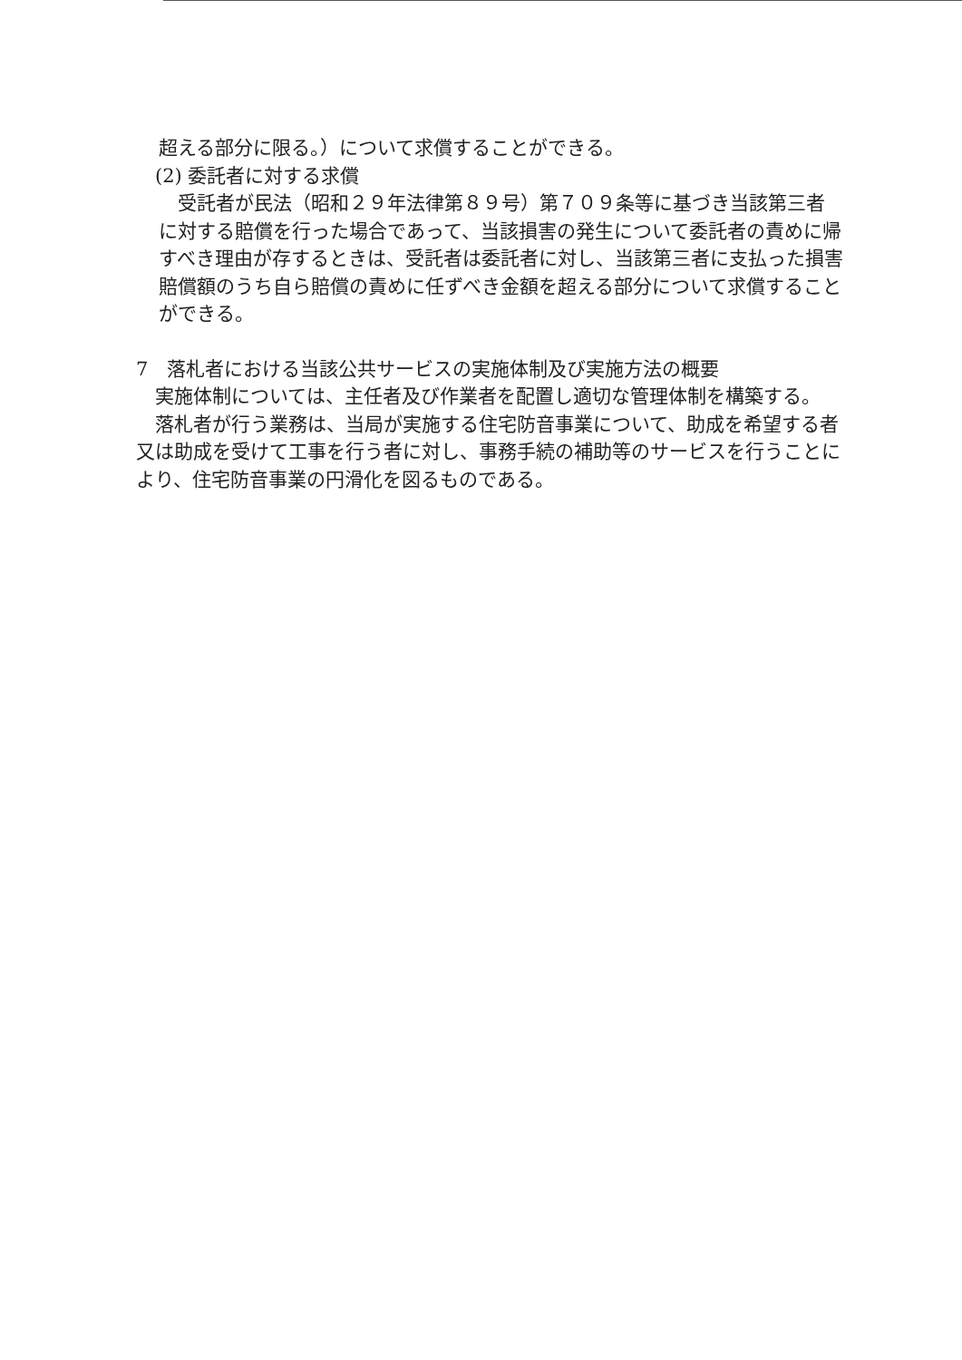超える部分に限る。）について求償することができる。
　(2) 委託者に対する求償
　受託者が民法（昭和２９年法律第８９号）第７０９条等に基づき当該第三者に対する賠償を行った場合であって、当該損害の発生について委託者の責めに帰すべき理由が存するときは、受託者は委託者に対し、当該第三者に支払った損害賠償額のうち自ら賠償の責めに任ずべき金額を超える部分について求償することができる。
7　落札者における当該公共サービスの実施体制及び実施方法の概要
　実施体制については、主任者及び作業者を配置し適切な管理体制を構築する。
　落札者が行う業務は、当局が実施する住宅防音事業について、助成を希望する者又は助成を受けて工事を行う者に対し、事務手続の補助等のサービスを行うことにより、住宅防音事業の円滑化を図るものである。